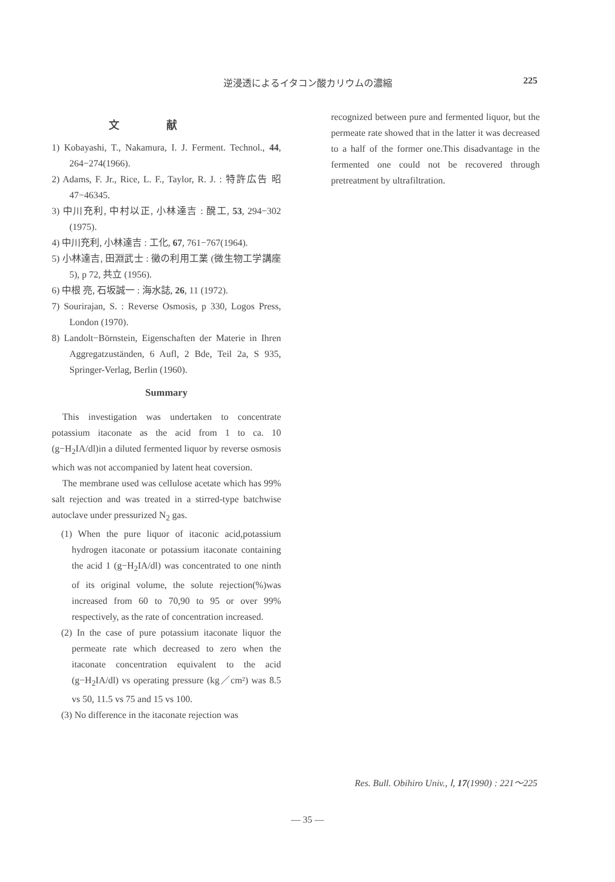逆浸透によるイタコン酸カリウムの濃縮
225
文献
1) Kobayashi, T., Nakamura, I. J. Ferment. Technol., 44, 264−274(1966).
2) Adams, F. Jr., Rice, L. F., Taylor, R. J. : 特許広告 昭47−46345.
3) 中川充利, 中村以正, 小林達吉 : 醗工, 53, 294−302 (1975).
4) 中川充利, 小林達吉 : 工化, 67, 761−767(1964).
5) 小林達吉, 田淵武士 : 黴の利用工業 (微生物工学講座 5), p 72, 共立 (1956).
6) 中根 亮, 石坂誠一 : 海水誌, 26, 11 (1972).
7) Sourirajan, S. : Reverse Osmosis, p 330, Logos Press, London (1970).
8) Landolt−Börnstein, Eigenschaften der Materie in Ihren Aggregatzuständen, 6 Aufl, 2 Bde, Teil 2a, S 935, Springer-Verlag, Berlin (1960).
Summary
This investigation was undertaken to concentrate potassium itaconate as the acid from 1 to ca. 10 (g−H<sub>2</sub>IA/dl)in a diluted fermented liquor by reverse osmosis which was not accompanied by latent heat coversion.
The membrane used was cellulose acetate which has 99% salt rejection and was treated in a stirred-type batchwise autoclave under pressurized N<sub>2</sub> gas.
(1) When the pure liquor of itaconic acid,potassium hydrogen itaconate or potassium itaconate containing the acid 1 (g−H<sub>2</sub>IA/dl) was concentrated to one ninth of its original volume, the solute rejection(%)was increased from 60 to 70,90 to 95 or over 99% respectively, as the rate of concentration increased.
(2) In the case of pure potassium itaconate liquor the permeate rate which decreased to zero when the itaconate concentration equivalent to the acid (g−H<sub>2</sub>IA/dl) vs operating pressure (kg／cm²) was 8.5 vs 50, 11.5 vs 75 and 15 vs 100.
(3) No difference in the itaconate rejection was
recognized between pure and fermented liquor, but the permeate rate showed that in the latter it was decreased to a half of the former one.This disadvantage in the fermented one could not be recovered through pretreatment by ultrafiltration.
Res. Bull. Obihiro Univ., Ⅰ, 17(1990) : 221〜225
— 35 —